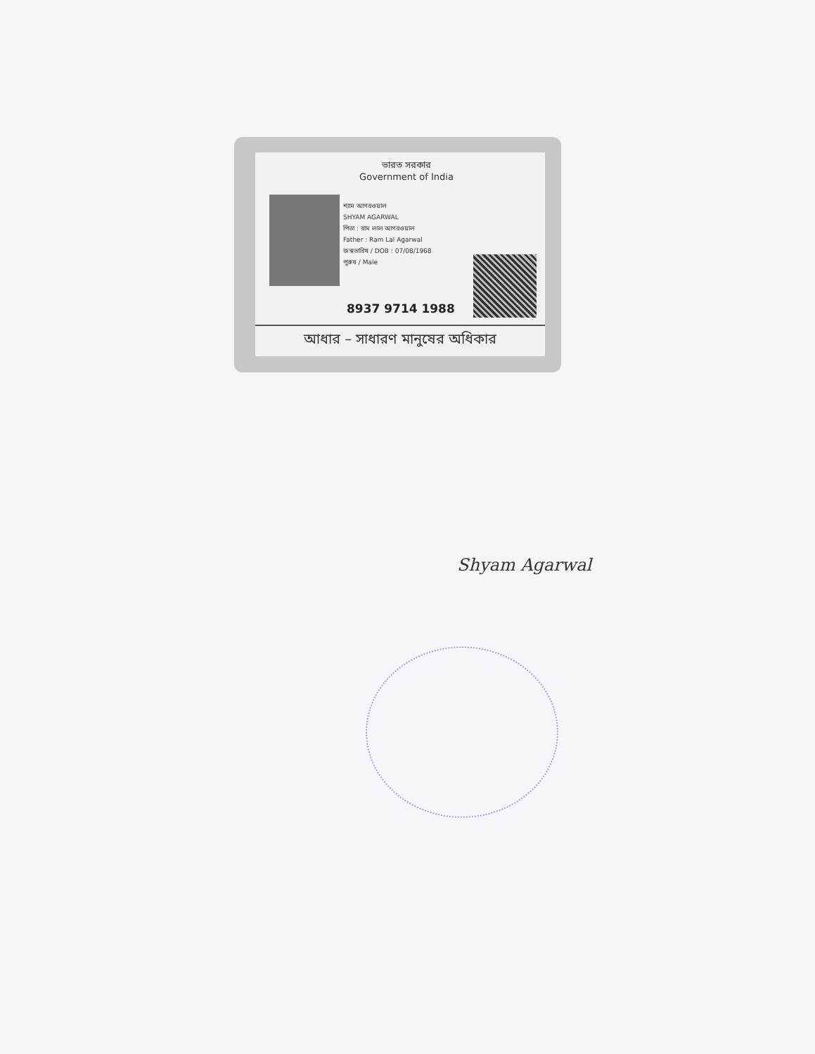ভারত সরকার
Government of India
শ্যাম আগরওয়াল
SHYAM AGARWAL
পিতা : রাম লাল আগরওয়াল
Father : Ram Lal Agarwal
জন্মতারিখ / DOB : 07/08/1968
পুরুষ / Male
8937 9714 1988
আধার – সাধারণ মানুষের অধিকার
Shyam Agarwal